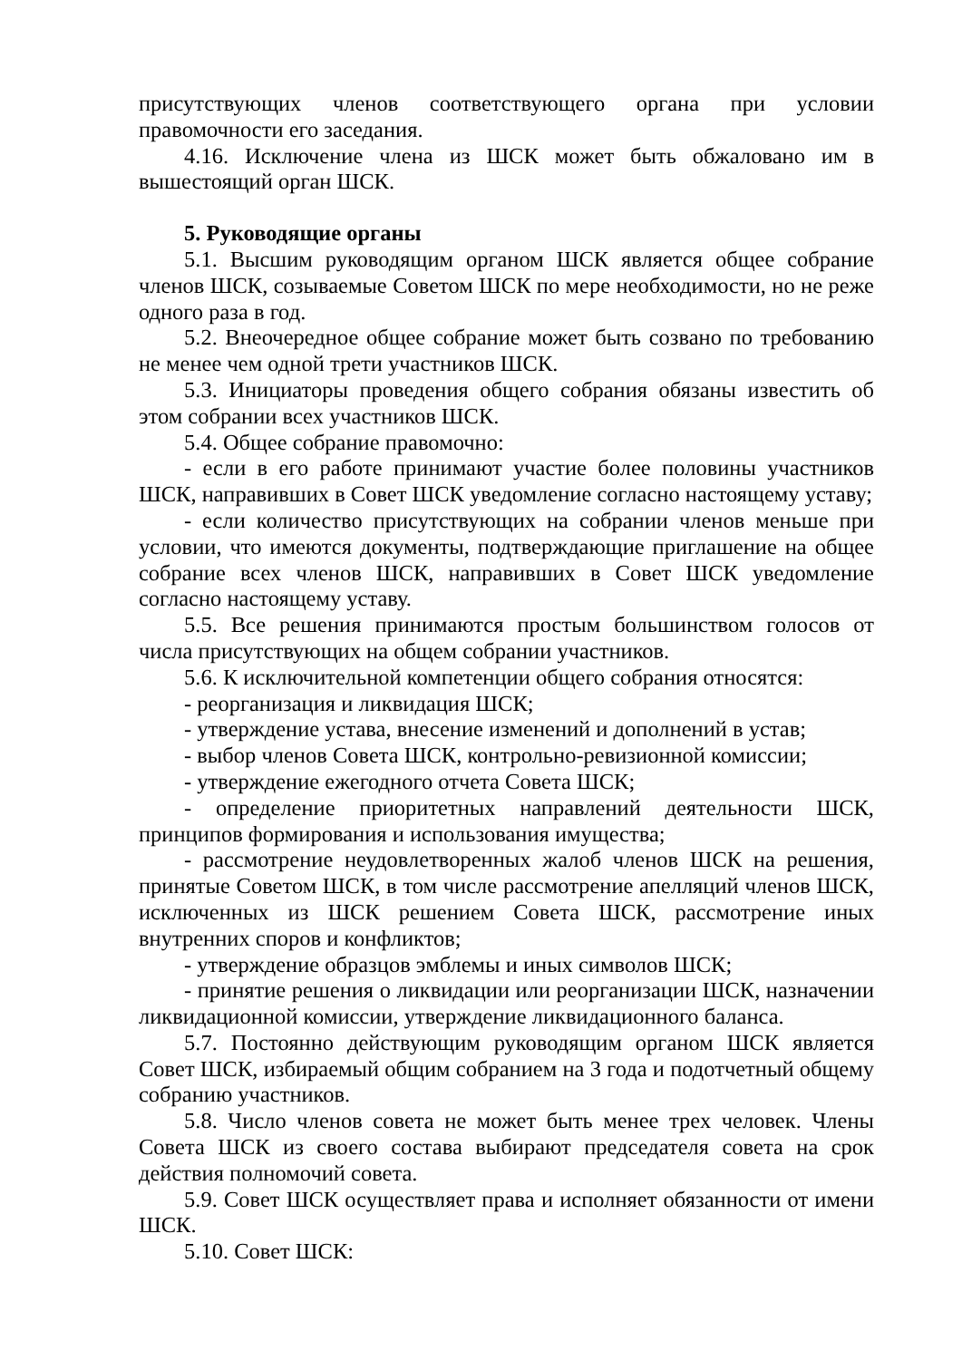присутствующих членов соответствующего органа при условии правомочности его заседания.
4.16. Исключение члена из ШСК может быть обжаловано им в вышестоящий орган ШСК.
5. Руководящие органы
5.1. Высшим руководящим органом ШСК является общее собрание членов ШСК, созываемые Советом ШСК по мере необходимости, но не реже одного раза в год.
5.2. Внеочередное общее собрание может быть созвано по требованию не менее чем одной трети участников ШСК.
5.3. Инициаторы проведения общего собрания обязаны известить об этом собрании всех участников ШСК.
5.4. Общее собрание правомочно:
- если в его работе принимают участие более половины участников ШСК, направивших в Совет ШСК уведомление согласно настоящему уставу;
- если количество присутствующих на собрании членов меньше при условии, что имеются документы, подтверждающие приглашение на общее собрание всех членов ШСК, направивших в Совет ШСК уведомление согласно настоящему уставу.
5.5. Все решения принимаются простым большинством голосов от числа присутствующих на общем собрании участников.
5.6. К исключительной компетенции общего собрания относятся:
- реорганизация и ликвидация ШСК;
- утверждение устава, внесение изменений и дополнений в устав;
- выбор членов Совета ШСК, контрольно-ревизионной комиссии;
- утверждение ежегодного отчета Совета ШСК;
- определение приоритетных направлений деятельности ШСК, принципов формирования и использования имущества;
- рассмотрение неудовлетворенных жалоб членов ШСК на решения, принятые Советом ШСК, в том числе рассмотрение апелляций членов ШСК, исключенных из ШСК решением Совета ШСК, рассмотрение иных внутренних споров и конфликтов;
- утверждение образцов эмблемы и иных символов ШСК;
- принятие решения о ликвидации или реорганизации ШСК, назначении ликвидационной комиссии, утверждение ликвидационного баланса.
5.7. Постоянно действующим руководящим органом ШСК является Совет ШСК, избираемый общим собранием на 3 года и подотчетный общему собранию участников.
5.8. Число членов совета не может быть менее трех человек. Члены Совета ШСК из своего состава выбирают председателя совета на срок действия полномочий совета.
5.9. Совет ШСК осуществляет права и исполняет обязанности от имени ШСК.
5.10. Совет ШСК: